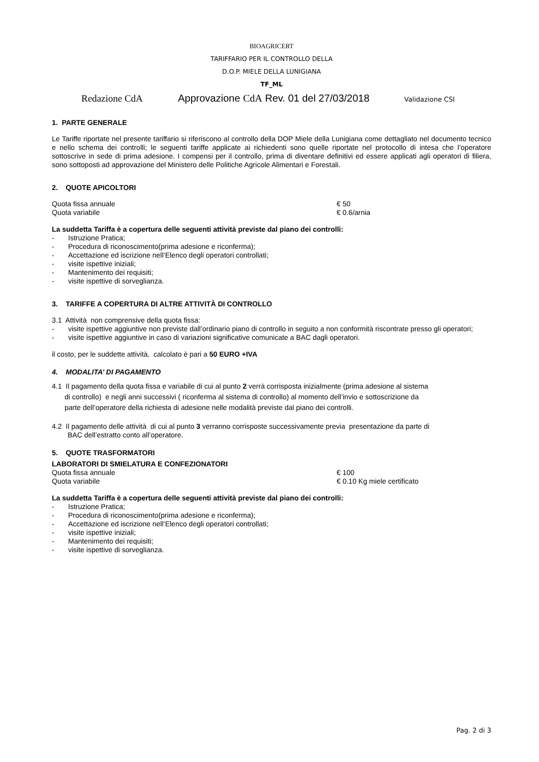BIOAGRICERT
TARIFFARIO PER IL CONTROLLO DELLA
D.O.P. MIELE DELLA LUNIGIANA
TF_ML
Redazione CdA Approvazione CdA Rev. 01 del 27/03/2018 Validazione CSI
1. PARTE GENERALE
Le Tariffe riportate nel presente tariffario si riferiscono al controllo della DOP Miele della Lunigiana come dettagliato nel documento tecnico e nello schema dei controlli; le seguenti tariffe applicate ai richiedenti sono quelle riportate nel protocollo di intesa che l’operatore sottoscrive in sede di prima adesione. I compensi per il controllo, prima di diventare definitivi ed essere applicati agli operatori di filiera, sono sottoposti ad approvazione del Ministero delle Politiche Agricole Alimentari e Forestali.
2. QUOTE APICOLTORI
Quota fissa annuale € 50
Quota variabile € 0.6/arnia
La suddetta Tariffa è a copertura delle seguenti attività previste dal piano dei controlli:
- Istruzione Pratica;
- Procedura di riconoscimento(prima adesione e riconferma);
- Accettazione ed iscrizione nell’Elenco degli operatori controllati;
- visite ispettive iniziali;
- Mantenimento dei requisiti;
- visite ispettive di sorveglianza.
3. TARIFFE A COPERTURA DI ALTRE ATTIVITÀ DI CONTROLLO
3.1 Attività non comprensive della quota fissa:
- visite ispettive aggiuntive non previste dall’ordinario piano di controllo in seguito a non conformità riscontrate presso gli operatori;
- visite ispettive aggiuntive in caso di variazioni significative comunicate a BAC dagli operatori.
il costo, per le suddette attività, calcolato è pari a 50 EURO +IVA
4. MODALITA’ DI PAGAMENTO
4.1 Il pagamento della quota fissa e variabile di cui al punto 2 verrà corrisposta inizialmente (prima adesione al sistema
di controllo) e negli anni successivi ( riconferma al sistema di controllo) al momento dell’invio e sottoscrizione da
parte dell’operatore della richiesta di adesione nelle modalità previste dal piano dei controlli.
4.2 Il pagamento delle attività di cui al punto 3 verranno corrisposte successivamente previa presentazione da parte di
BAC dell’estratto conto all’operatore.
5. QUOTE TRASFORMATORI
LABORATORI DI SMIELATURA E CONFEZIONATORI
Quota fissa annuale € 100
Quota variabile € 0.10 Kg miele certificato
La suddetta Tariffa è a copertura delle seguenti attività previste dal piano dei controlli:
- Istruzione Pratica;
- Procedura di riconoscimento(prima adesione e riconferma);
- Accettazione ed iscrizione nell’Elenco degli operatori controllati;
- visite ispettive iniziali;
- Mantenimento dei requisiti;
- visite ispettive di sorveglianza.
Pag. 2 di 3